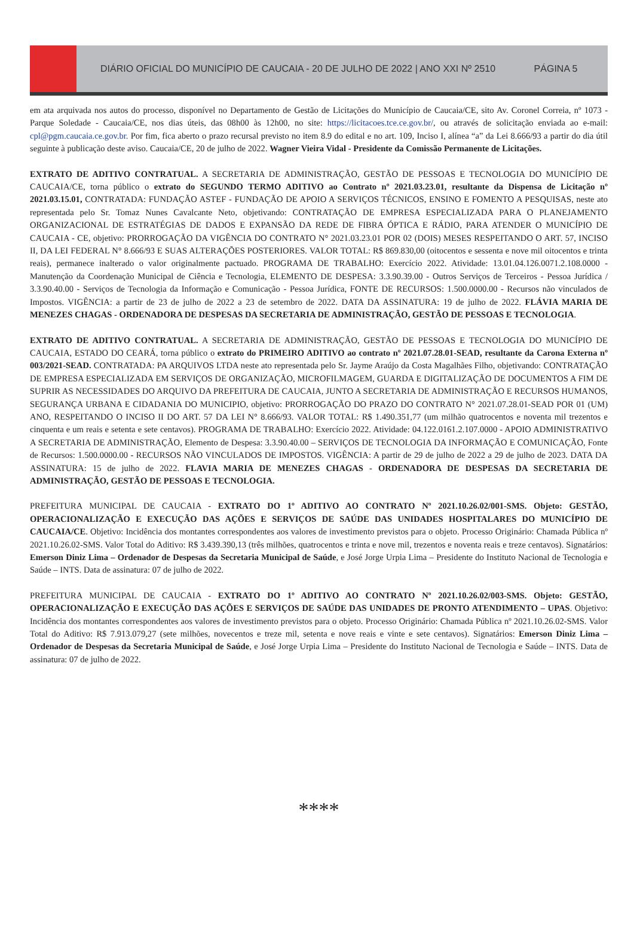DIÁRIO OFICIAL DO MUNICÍPIO DE CAUCAIA - 20 DE JULHO DE 2022 | ANO XXI Nº 2510 PÁGINA 5
em ata arquivada nos autos do processo, disponível no Departamento de Gestão de Licitações do Município de Caucaia/CE, sito Av. Coronel Correia, nº 1073 - Parque Soledade - Caucaia/CE, nos dias úteis, das 08h00 às 12h00, no site: https://licitacoes.tce.ce.gov.br/, ou através de solicitação enviada ao e-mail: cpl@pgm.caucaia.ce.gov.br. Por fim, fica aberto o prazo recursal previsto no item 8.9 do edital e no art. 109, Inciso I, alínea “a” da Lei 8.666/93 a partir do dia útil seguinte à publicação deste aviso. Caucaia/CE, 20 de julho de 2022. Wagner Vieira Vidal - Presidente da Comissão Permanente de Licitações.
EXTRATO DE ADITIVO CONTRATUAL. A SECRETARIA DE ADMINISTRAÇÃO, GESTÃO DE PESSOAS E TECNOLOGIA DO MUNICÍPIO DE CAUCAIA/CE, torna público o extrato do SEGUNDO TERMO ADITIVO ao Contrato nº 2021.03.23.01, resultante da Dispensa de Licitação nº 2021.03.15.01, CONTRATADA: FUNDAÇÃO ASTEF - FUNDAÇÃO DE APOIO A SERVIÇOS TÉCNICOS, ENSINO E FOMENTO A PESQUISAS, neste ato representada pelo Sr. Tomaz Nunes Cavalcante Neto, objetivando: CONTRATAÇÃO DE EMPRESA ESPECIALIZADA PARA O PLANEJAMENTO ORGANIZACIONAL DE ESTRATÉGIAS DE DADOS E EXPANSÃO DA REDE DE FIBRA ÓPTICA E RÁDIO, PARA ATENDER O MUNICÍPIO DE CAUCAIA - CE, objetivo: PRORROGAÇÃO DA VIGÊNCIA DO CONTRATO N° 2021.03.23.01 POR 02 (DOIS) MESES RESPEITANDO O ART. 57, INCISO II, DA LEI FEDERAL N° 8.666/93 E SUAS ALTERAÇÕES POSTERIORES. VALOR TOTAL: R$ 869.830,00 (oitocentos e sessenta e nove mil oitocentos e trinta reais), permanece inalterado o valor originalmente pactuado. PROGRAMA DE TRABALHO: Exercício 2022. Atividade: 13.01.04.126.0071.2.108.0000 - Manutenção da Coordenação Municipal de Ciência e Tecnologia, ELEMENTO DE DESPESA: 3.3.90.39.00 - Outros Serviços de Terceiros - Pessoa Jurídica / 3.3.90.40.00 - Serviços de Tecnologia da Informação e Comunicação - Pessoa Jurídica, FONTE DE RECURSOS: 1.500.0000.00 - Recursos não vinculados de Impostos. VIGÊNCIA: a partir de 23 de julho de 2022 a 23 de setembro de 2022. DATA DA ASSINATURA: 19 de julho de 2022. FLÁVIA MARIA DE MENEZES CHAGAS - ORDENADORA DE DESPESAS DA SECRETARIA DE ADMINISTRAÇÃO, GESTÃO DE PESSOAS E TECNOLOGIA.
EXTRATO DE ADITIVO CONTRATUAL. A SECRETARIA DE ADMINISTRAÇÃO, GESTÃO DE PESSOAS E TECNOLOGIA DO MUNICÍPIO DE CAUCAIA, ESTADO DO CEARÁ, torna público o extrato do PRIMEIRO ADITIVO ao contrato nº 2021.07.28.01-SEAD, resultante da Carona Externa nº 003/2021-SEAD. CONTRATADA: PA ARQUIVOS LTDA neste ato representada pelo Sr. Jayme Araújo da Costa Magalhães Filho, objetivando: CONTRATAÇÃO DE EMPRESA ESPECIALIZADA EM SERVIÇOS DE ORGANIZAÇÃO, MICROFILMAGEM, GUARDA E DIGITALIZAÇÃO DE DOCUMENTOS A FIM DE SUPRIR AS NECESSIDADES DO ARQUIVO DA PREFEITURA DE CAUCAIA, JUNTO A SECRETARIA DE ADMINISTRAÇÃO E RECURSOS HUMANOS, SEGURANÇA URBANA E CIDADANIA DO MUNICIPIO, objetivo: PRORROGAÇÃO DO PRAZO DO CONTRATO N° 2021.07.28.01-SEAD POR 01 (UM) ANO, RESPEITANDO O INCISO II DO ART. 57 DA LEI N° 8.666/93. VALOR TOTAL: R$ 1.490.351,77 (um milhão quatrocentos e noventa mil trezentos e cinquenta e um reais e setenta e sete centavos). PROGRAMA DE TRABALHO: Exercício 2022. Atividade: 04.122.0161.2.107.0000 - APOIO ADMINISTRATIVO A SECRETARIA DE ADMINISTRAÇÃO, Elemento de Despesa: 3.3.90.40.00 – SERVIÇOS DE TECNOLOGIA DA INFORMAÇÃO E COMUNICAÇÃO, Fonte de Recursos: 1.500.0000.00 - RECURSOS NÃO VINCULADOS DE IMPOSTOS. VIGÊNCIA: A partir de 29 de julho de 2022 a 29 de julho de 2023. DATA DA ASSINATURA: 15 de julho de 2022. FLAVIA MARIA DE MENEZES CHAGAS - ORDENADORA DE DESPESAS DA SECRETARIA DE ADMINISTRAÇÃO, GESTÃO DE PESSOAS E TECNOLOGIA.
PREFEITURA MUNICIPAL DE CAUCAIA - EXTRATO DO 1º ADITIVO AO CONTRATO Nº 2021.10.26.02/001-SMS. Objeto: GESTÃO, OPERACIONALIZAÇÃO E EXECUÇÃO DAS AÇÕES E SERVIÇOS DE SAÚDE DAS UNIDADES HOSPITALARES DO MUNICÍPIO DE CAUCAIA/CE. Objetivo: Incidência dos montantes correspondentes aos valores de investimento previstos para o objeto. Processo Originário: Chamada Pública nº 2021.10.26.02-SMS. Valor Total do Aditivo: R$ 3.439.390,13 (três milhões, quatrocentos e trinta e nove mil, trezentos e noventa reais e treze centavos). Signatários: Emerson Diniz Lima – Ordenador de Despesas da Secretaria Municipal de Saúde, e José Jorge Urpia Lima – Presidente do Instituto Nacional de Tecnologia e Saúde – INTS. Data de assinatura: 07 de julho de 2022.
PREFEITURA MUNICIPAL DE CAUCAIA - EXTRATO DO 1º ADITIVO AO CONTRATO Nº 2021.10.26.02/003-SMS. Objeto: GESTÃO, OPERACIONALIZAÇÃO E EXECUÇÃO DAS AÇÕES E SERVIÇOS DE SAÚDE DAS UNIDADES DE PRONTO ATENDIMENTO – UPAS. Objetivo: Incidência dos montantes correspondentes aos valores de investimento previstos para o objeto. Processo Originário: Chamada Pública nº 2021.10.26.02-SMS. Valor Total do Aditivo: R$ 7.913.079,27 (sete milhões, novecentos e treze mil, setenta e nove reais e vinte e sete centavos). Signatários: Emerson Diniz Lima – Ordenador de Despesas da Secretaria Municipal de Saúde, e José Jorge Urpia Lima – Presidente do Instituto Nacional de Tecnologia e Saúde – INTS. Data de assinatura: 07 de julho de 2022.
****